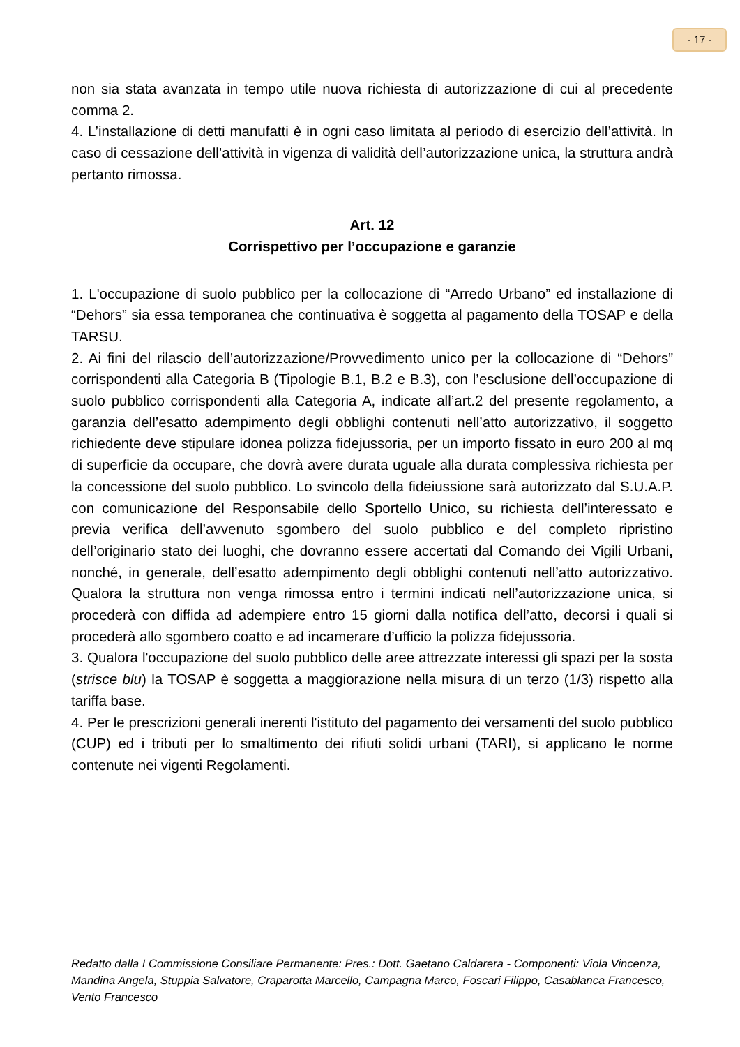- 17 -
non sia stata avanzata in tempo utile nuova richiesta di autorizzazione di cui al precedente comma 2.
4. L’installazione di detti manufatti è in ogni caso limitata al periodo di esercizio dell’attività. In caso di cessazione dell’attività in vigenza di validità dell’autorizzazione unica, la struttura andrà pertanto rimossa.
Art. 12
Corrispettivo per l’occupazione e garanzie
1. L'occupazione di suolo pubblico per la collocazione di “Arredo Urbano” ed installazione di “Dehors” sia essa temporanea che continuativa è soggetta al pagamento della TOSAP e della TARSU.
2. Ai fini del rilascio dell’autorizzazione/Provvedimento unico per la collocazione di “Dehors” corrispondenti alla Categoria B (Tipologie B.1, B.2 e B.3), con l’esclusione dell’occupazione di suolo pubblico corrispondenti alla Categoria A, indicate all’art.2 del presente regolamento, a garanzia dell’esatto adempimento degli obblighi contenuti nell’atto autorizzativo, il soggetto richiedente deve stipulare idonea polizza fidejussoria, per un importo fissato in euro 200 al mq di superficie da occupare, che dovrà avere durata uguale alla durata complessiva richiesta per la concessione del suolo pubblico. Lo svincolo della fideiussione sarà autorizzato dal S.U.A.P. con comunicazione del Responsabile dello Sportello Unico, su richiesta dell’interessato e previa verifica dell’avvenuto sgombero del suolo pubblico e del completo ripristino dell’originario stato dei luoghi, che dovranno essere accertati dal Comando dei Vigili Urbani, nonché, in generale, dell’esatto adempimento degli obblighi contenuti nell’atto autorizzativo. Qualora la struttura non venga rimossa entro i termini indicati nell’autorizzazione unica, si procederà con diffida ad adempiere entro 15 giorni dalla notifica dell’atto, decorsi i quali si procederà allo sgombero coatto e ad incamerare d’ufficio la polizza fidejussoria.
3. Qualora l'occupazione del suolo pubblico delle aree attrezzate interessi gli spazi per la sosta (strisce blu) la TOSAP è soggetta a maggiorazione nella misura di un terzo (1/3) rispetto alla tariffa base.
4. Per le prescrizioni generali inerenti l'istituto del pagamento dei versamenti del suolo pubblico (CUP) ed i tributi per lo smaltimento dei rifiuti solidi urbani (TARI), si applicano le norme contenute nei vigenti Regolamenti.
Redatto dalla I Commissione Consiliare Permanente: Pres.: Dott. Gaetano Caldarera - Componenti: Viola Vincenza, Mandina Angela, Stuppia Salvatore, Craparotta Marcello, Campagna Marco, Foscari Filippo, Casablanca Francesco, Vento Francesco